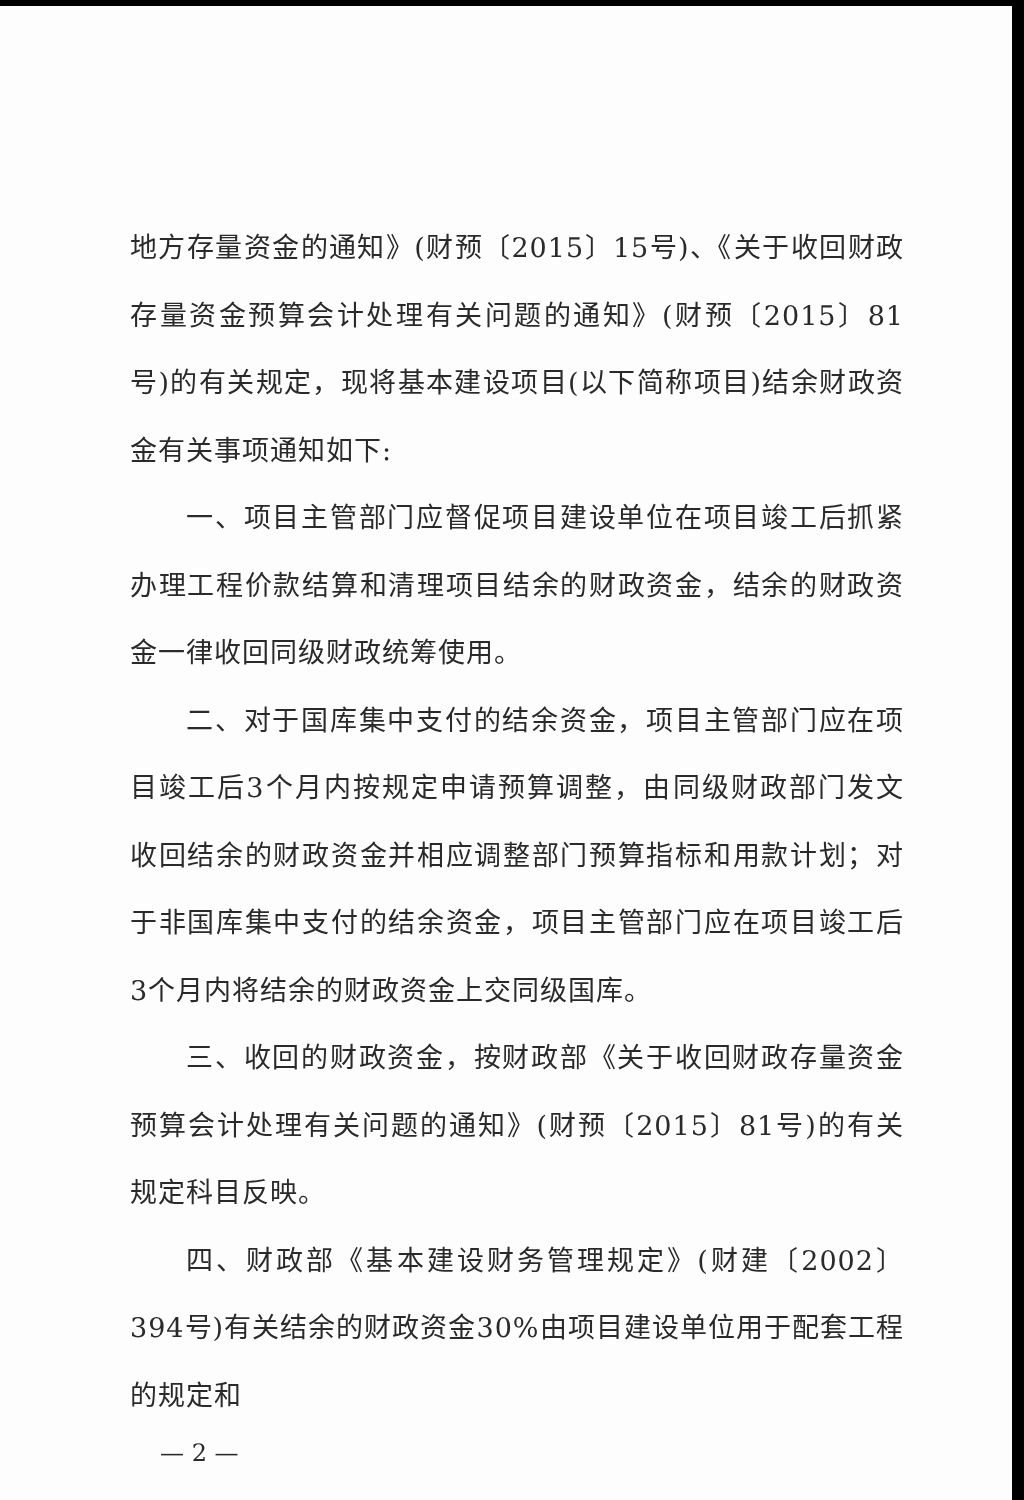地方存量资金的通知》(财预〔2015〕15号)、《关于收回财政存量资金预算会计处理有关问题的通知》(财预〔2015〕81号)的有关规定，现将基本建设项目(以下简称项目)结余财政资金有关事项通知如下:
一、项目主管部门应督促项目建设单位在项目竣工后抓紧办理工程价款结算和清理项目结余的财政资金，结余的财政资金一律收回同级财政统筹使用。
二、对于国库集中支付的结余资金，项目主管部门应在项目竣工后3个月内按规定申请预算调整，由同级财政部门发文收回结余的财政资金并相应调整部门预算指标和用款计划；对于非国库集中支付的结余资金，项目主管部门应在项目竣工后3个月内将结余的财政资金上交同级国库。
三、收回的财政资金，按财政部《关于收回财政存量资金预算会计处理有关问题的通知》(财预〔2015〕81号)的有关规定科目反映。
四、财政部《基本建设财务管理规定》(财建〔2002〕394号)有关结余的财政资金30%由项目建设单位用于配套工程的规定和
— 2 —